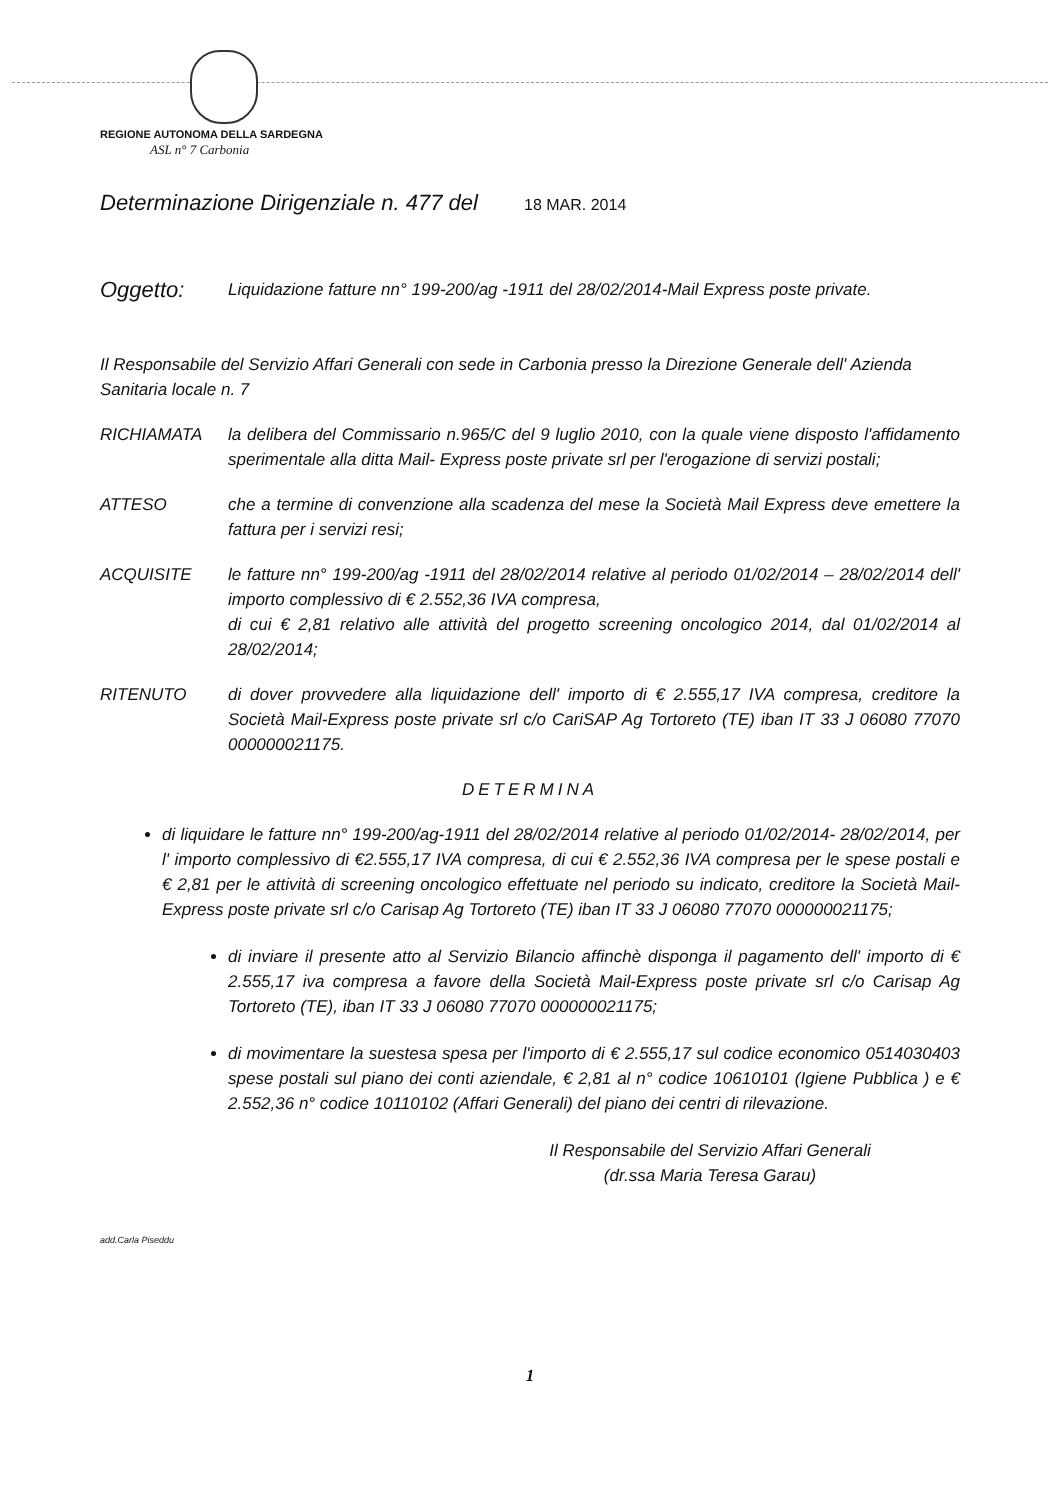REGIONE AUTONOMA DELLA SARDEGNA
ASL n° 7 Carbonia
Determinazione Dirigenziale n. 477 del 18 MAR. 2014
Oggetto: Liquidazione fatture nn° 199-200/ag -1911 del 28/02/2014-Mail Express poste private.
Il Responsabile del Servizio Affari Generali con sede in Carbonia presso la Direzione Generale dell' Azienda Sanitaria locale n. 7
RICHIAMATA la delibera del Commissario n.965/C del 9 luglio 2010, con la quale viene disposto l'affidamento sperimentale alla ditta Mail- Express poste private srl per l'erogazione di servizi postali;
ATTESO che a termine di convenzione alla scadenza del mese la Società Mail Express deve emettere la fattura per i servizi resi;
ACQUISITE le fatture nn° 199-200/ag -1911 del 28/02/2014 relative al periodo 01/02/2014 – 28/02/2014 dell' importo complessivo di € 2.552,36 IVA compresa,
di cui € 2,81 relativo alle attività del progetto screening oncologico 2014, dal 01/02/2014 al 28/02/2014;
RITENUTO di dover provvedere alla liquidazione dell' importo di € 2.555,17 IVA compresa, creditore la Società Mail-Express poste private srl c/o CariSAP Ag Tortoreto (TE) iban IT 33 J 06080 77070 000000021175.
DETERMINA
di liquidare le fatture nn° 199-200/ag-1911 del 28/02/2014 relative al periodo 01/02/2014- 28/02/2014, per l' importo complessivo di €2.555,17 IVA compresa, di cui € 2.552,36 IVA compresa per le spese postali e € 2,81 per le attività di screening oncologico effettuate nel periodo su indicato, creditore la Società Mail-Express poste private srl c/o Carisap Ag Tortoreto (TE) iban IT 33 J 06080 77070 000000021175;
di inviare il presente atto al Servizio Bilancio affinchè disponga il pagamento dell' importo di € 2.555,17 iva compresa a favore della Società Mail-Express poste private srl c/o Carisap Ag Tortoreto (TE), iban IT 33 J 06080 77070 000000021175;
di movimentare la suestesa spesa per l'importo di € 2.555,17 sul codice economico 0514030403 spese postali sul piano dei conti aziendale, € 2,81 al n° codice 10610101 (Igiene Pubblica ) e € 2.552,36 n° codice 10110102 (Affari Generali) del piano dei centri di rilevazione.
Il Responsabile del Servizio Affari Generali
(dr.ssa Maria Teresa Garau)
add.Carla Piseddu
1